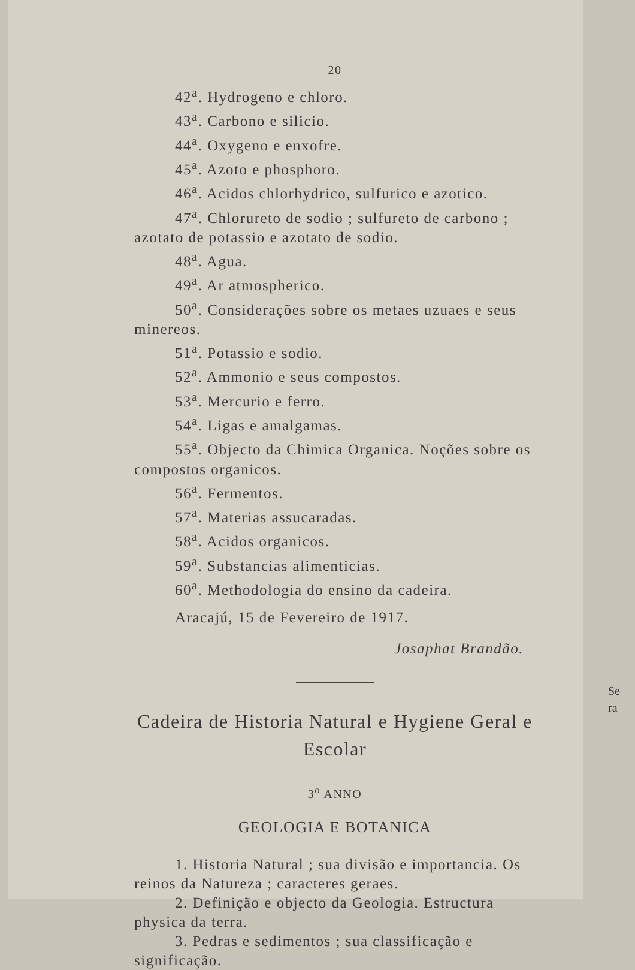20
42<sup>a</sup>. Hydrogeno e chloro.
43<sup>a</sup>. Carbono e silicio.
44<sup>a</sup>. Oxygeno e enxofre.
45<sup>a</sup>. Azoto e phosphoro.
46<sup>a</sup>. Acidos chlorhydrico, sulfurico e azotico.
47<sup>a</sup>. Chlorureto de sodio ; sulfureto de carbono ; azotato de potassio e azotato de sodio.
48<sup>a</sup>. Agua.
49<sup>a</sup>. Ar atmospherico.
50<sup>a</sup>. Considerações sobre os metaes uzuaes e seus minereos.
51<sup>a</sup>. Potassio e sodio.
52<sup>a</sup>. Ammonio e seus compostos.
53<sup>a</sup>. Mercurio e ferro.
54<sup>a</sup>. Ligas e amalgamas.
55<sup>a</sup>. Objecto da Chimica Organica. Noções sobre os compostos organicos.
56<sup>a</sup>. Fermentos.
57<sup>a</sup>. Materias assucaradas.
58<sup>a</sup>. Acidos organicos.
59<sup>a</sup>. Substancias alimenticias.
60<sup>a</sup>. Methodologia do ensino da cadeira.
Aracajú, 15 de Fevereiro de 1917.
Josaphat Brandão.
Cadeira de Historia Natural e Hygiene Geral e Escolar
3<sup>o</sup> ANNO
GEOLOGIA E BOTANICA
1. Historia Natural ; sua divisão e importancia. Os reinos da Natureza ; caracteres geraes.
2. Definição e objecto da Geologia. Estructura physica da terra.
3. Pedras e sedimentos ; sua classificação e significação.
Se
ra